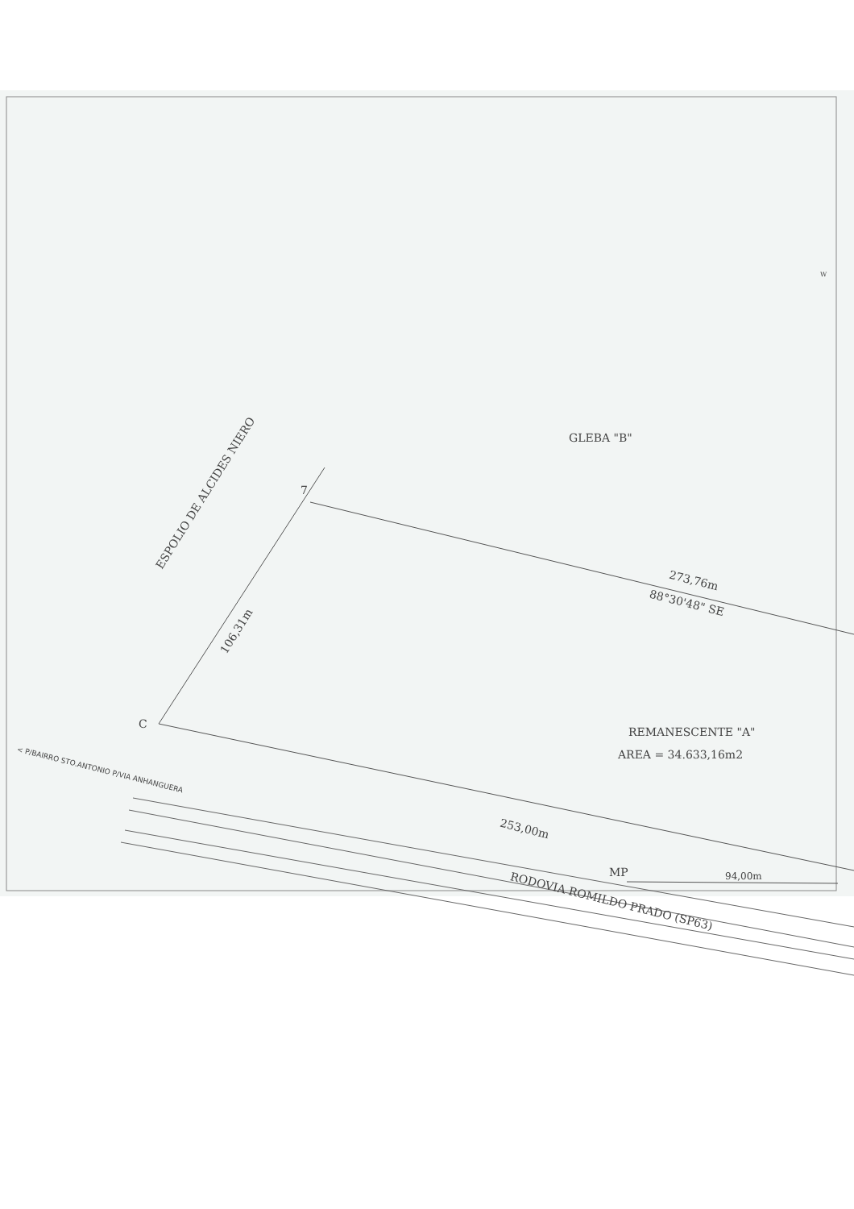ESPOLIO DE ALCIDES NIERO
GLEBA "B"
7
106,31m
273,76m
88°30'48" SE
REMANESCENTE "A"
AREA = 34.633,16m2
C
< P/BAIRRO STO.ANTONIO P/VIA ANHANGUERA
253,00m
MP 94,00m
RODOVIA ROMILDO PRADO (SP63)
W